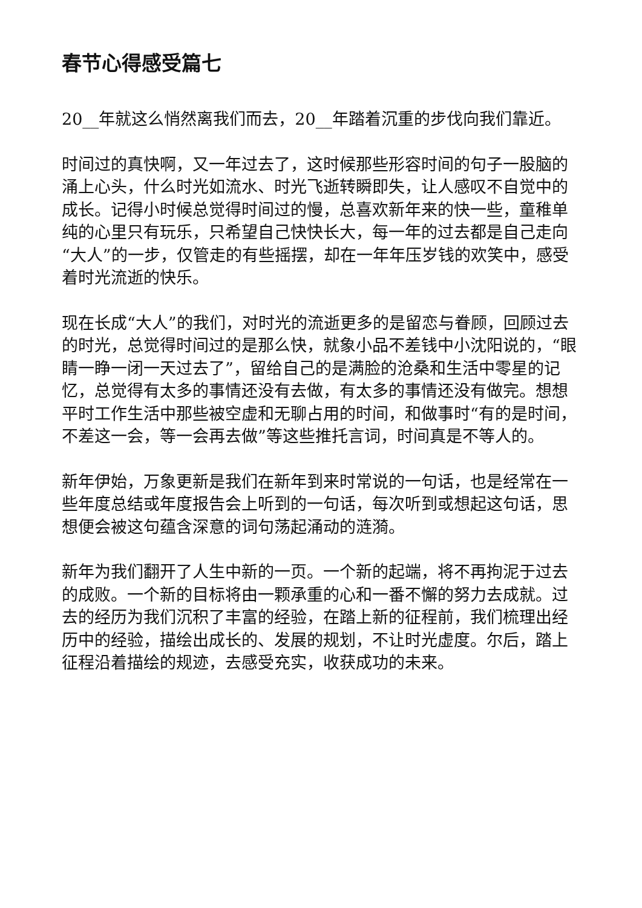春节心得感受篇七
20__年就这么悄然离我们而去，20__年踏着沉重的步伐向我们靠近。
时间过的真快啊，又一年过去了，这时候那些形容时间的句子一股脑的涌上心头，什么时光如流水、时光飞逝转瞬即失，让人感叹不自觉中的成长。记得小时候总觉得时间过的慢，总喜欢新年来的快一些，童稚单纯的心里只有玩乐，只希望自己快快长大，每一年的过去都是自己走向“大人”的一步，仅管走的有些摇摆，却在一年年压岁钱的欢笑中，感受着时光流逝的快乐。
现在长成“大人”的我们，对时光的流逝更多的是留恋与眷顾，回顾过去的时光，总觉得时间过的是那么快，就象小品不差钱中小沈阳说的，“眼睛一睁一闭一天过去了”，留给自己的是满脸的沧桑和生活中零星的记忆，总觉得有太多的事情还没有去做，有太多的事情还没有做完。想想平时工作生活中那些被空虚和无聊占用的时间，和做事时“有的是时间，不差这一会，等一会再去做”等这些推托言词，时间真是不等人的。
新年伊始，万象更新是我们在新年到来时常说的一句话，也是经常在一些年度总结或年度报告会上听到的一句话，每次听到或想起这句话，思想便会被这句蕴含深意的词句荡起涌动的涟漪。
新年为我们翻开了人生中新的一页。一个新的起端，将不再拘泥于过去的成败。一个新的目标将由一颗承重的心和一番不懈的努力去成就。过去的经历为我们沉积了丰富的经验，在踏上新的征程前，我们梳理出经历中的经验，描绘出成长的、发展的规划，不让时光虚度。尔后，踏上征程沿着描绘的规迹，去感受充实，收获成功的未来。